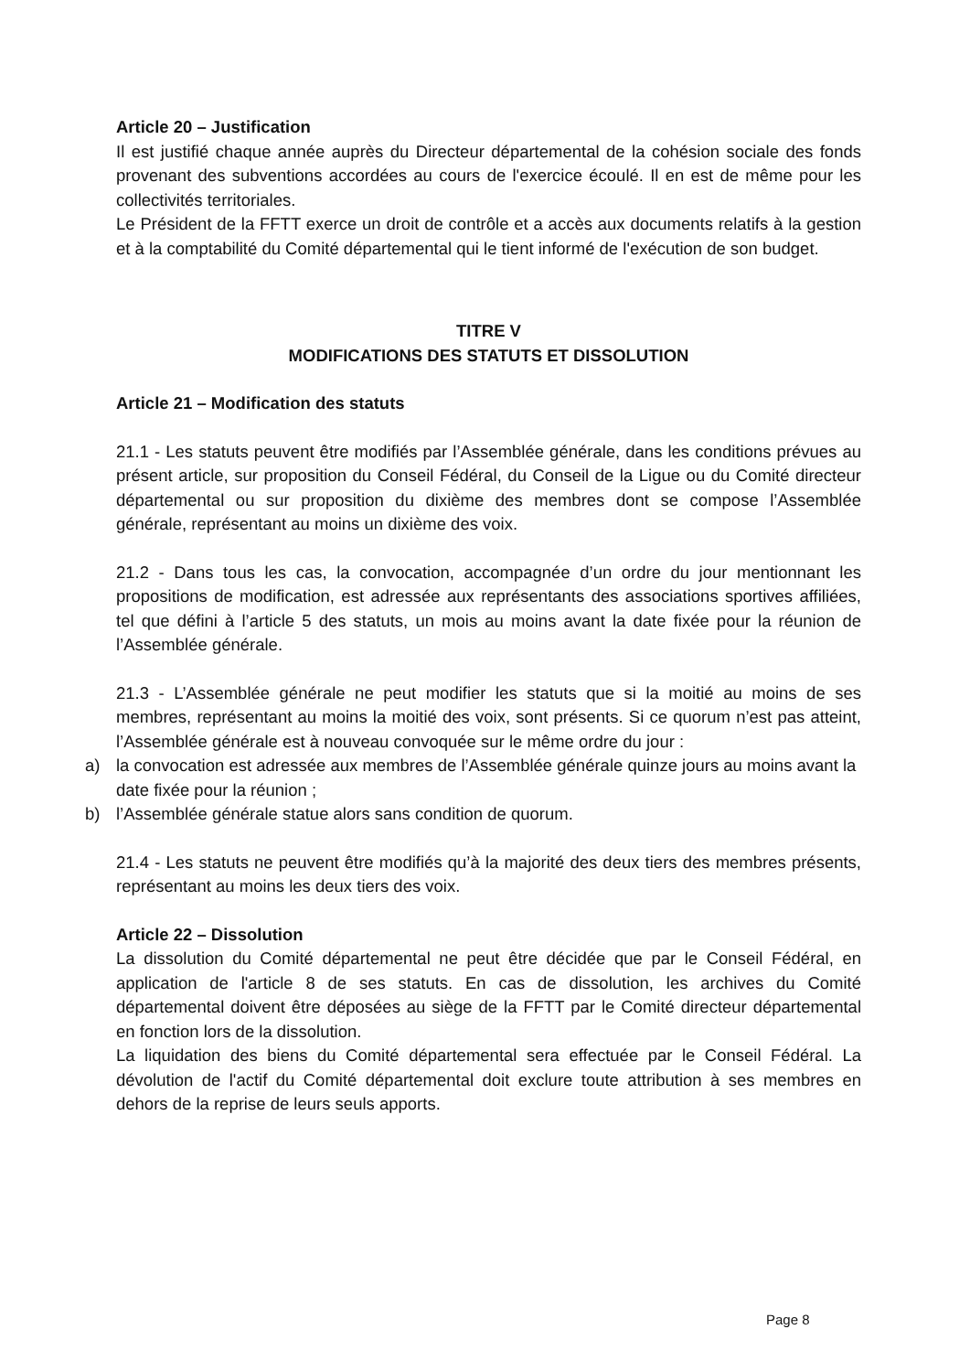Article 20 – Justification
Il est justifié chaque année auprès du Directeur départemental de la cohésion sociale des fonds provenant des subventions accordées au cours de l'exercice écoulé. Il en est de même pour les collectivités territoriales.
Le Président de la FFTT exerce un droit de contrôle et a accès aux documents relatifs à la gestion et à la comptabilité du Comité départemental qui le tient informé de l'exécution de son budget.
TITRE V
MODIFICATIONS DES STATUTS ET DISSOLUTION
Article 21 – Modification des statuts
21.1 - Les statuts peuvent être modifiés par l’Assemblée générale, dans les conditions prévues au présent article, sur proposition du Conseil Fédéral, du Conseil de la Ligue ou du Comité directeur départemental ou sur proposition du dixième des membres dont se compose l’Assemblée générale, représentant au moins un dixième des voix.
21.2 - Dans tous les cas, la convocation, accompagnée d’un ordre du jour mentionnant les propositions de modification, est adressée aux représentants des associations sportives affiliées, tel que défini à l’article 5 des statuts, un mois au moins avant la date fixée pour la réunion de l’Assemblée générale.
21.3 - L’Assemblée générale ne peut modifier les statuts que si la moitié au moins de ses membres, représentant au moins la moitié des voix, sont présents. Si ce quorum n’est pas atteint, l’Assemblée générale est à nouveau convoquée sur le même ordre du jour :
a) la convocation est adressée aux membres de l’Assemblée générale quinze jours au moins avant la date fixée pour la réunion ;
b) l’Assemblée générale statue alors sans condition de quorum.
21.4 - Les statuts ne peuvent être modifiés qu’à la majorité des deux tiers des membres présents, représentant au moins les deux tiers des voix.
Article 22 – Dissolution
La dissolution du Comité départemental ne peut être décidée que par le Conseil Fédéral, en application de l'article 8 de ses statuts. En cas de dissolution, les archives du Comité départemental doivent être déposées au siège de la FFTT par le Comité directeur départemental en fonction lors de la dissolution.
La liquidation des biens du Comité départemental sera effectuée par le Conseil Fédéral. La dévolution de l'actif du Comité départemental doit exclure toute attribution à ses membres en dehors de la reprise de leurs seuls apports.
Page 8